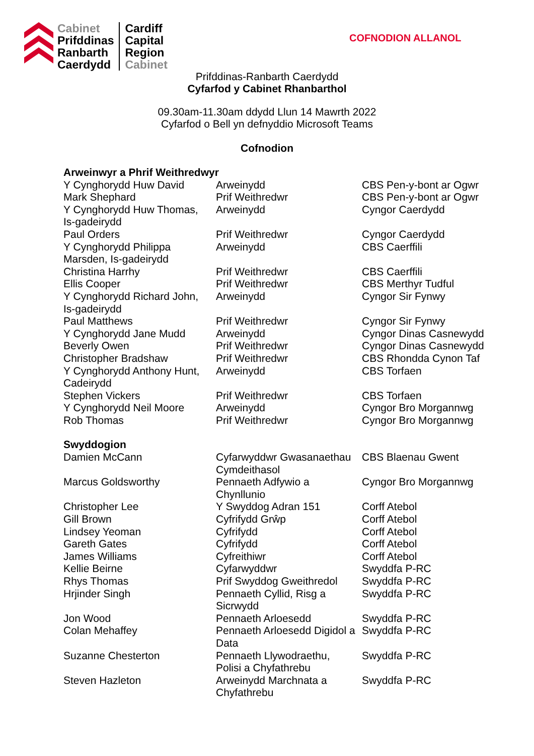Cabinet
Prifddinas
Ranbarth
Caerdydd
Cardiff
Capital
Region
Cabinet
COFNODION ALLANOL
Prifddinas-Ranbarth Caerdydd
Cyfarfod y Cabinet Rhanbarthol
09.30am-11.30am ddydd Llun 14 Mawrth 2022
Cyfarfod o Bell yn defnyddio Microsoft Teams
Cofnodion
| Arweinwyr a Phrif Weithredwyr | | |
| Y Cynghorydd Huw David | Arweinydd | CBS Pen-y-bont ar Ogwr |
| Mark Shephard | Prif Weithredwr | CBS Pen-y-bont ar Ogwr |
| Y Cynghorydd Huw Thomas, Is-gadeirydd | Arweinydd | Cyngor Caerdydd |
| Paul Orders | Prif Weithredwr | Cyngor Caerdydd |
| Y Cynghorydd Philippa Marsden, Is-gadeirydd | Arweinydd | CBS Caerffili |
| Christina Harrhy | Prif Weithredwr | CBS Caerffili |
| Ellis Cooper | Prif Weithredwr | CBS Merthyr Tudful |
| Y Cynghorydd Richard John, Is-gadeirydd | Arweinydd | Cyngor Sir Fynwy |
| Paul Matthews | Prif Weithredwr | Cyngor Sir Fynwy |
| Y Cynghorydd Jane Mudd | Arweinydd | Cyngor Dinas Casnewydd |
| Beverly Owen | Prif Weithredwr | Cyngor Dinas Casnewydd |
| Christopher Bradshaw | Prif Weithredwr | CBS Rhondda Cynon Taf |
| Y Cynghorydd Anthony Hunt, Cadeirydd | Arweinydd | CBS Torfaen |
| Stephen Vickers | Prif Weithredwr | CBS Torfaen |
| Y Cynghorydd Neil Moore | Arweinydd | Cyngor Bro Morgannwg |
| Rob Thomas | Prif Weithredwr | Cyngor Bro Morgannwg |
| Swyddogion | | |
| Damien McCann | Cyfarwyddwr Gwasanaethau Cymdeithasol | CBS Blaenau Gwent |
| Marcus Goldsworthy | Pennaeth Adfywio a Chynllunio | Cyngor Bro Morgannwg |
| Christopher Lee | Y Swyddog Adran 151 | Corff Atebol |
| Gill Brown | Cyfrifydd Grŵp | Corff Atebol |
| Lindsey Yeoman | Cyfrifydd | Corff Atebol |
| Gareth Gates | Cyfrifydd | Corff Atebol |
| James Williams | Cyfreithiwr | Corff Atebol |
| Kellie Beirne | Cyfarwyddwr | Swyddfa P-RC |
| Rhys Thomas | Prif Swyddog Gweithredol | Swyddfa P-RC |
| Hrjinder Singh | Pennaeth Cyllid, Risg a Sicrwydd | Swyddfa P-RC |
| Jon Wood | Pennaeth Arloesedd | Swyddfa P-RC |
| Colan Mehaffey | Pennaeth Arloesedd Digidol a Data | Swyddfa P-RC |
| Suzanne Chesterton | Pennaeth Llywodraethu, Polisi a Chyfathrebu | Swyddfa P-RC |
| Steven Hazleton | Arweinydd Marchnata a Chyfathrebu | Swyddfa P-RC |